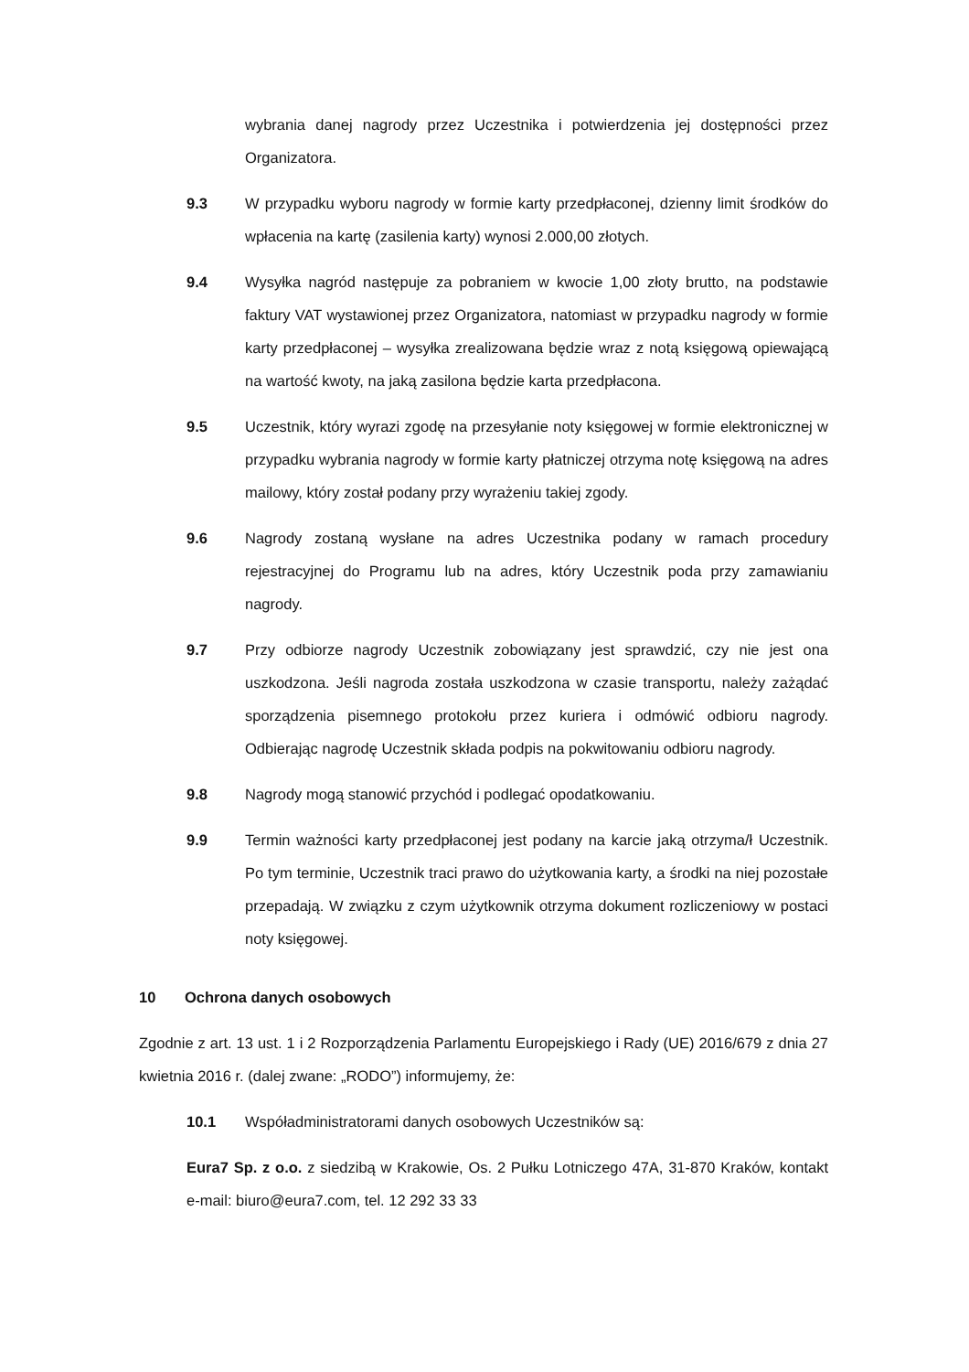wybrania danej nagrody przez Uczestnika i potwierdzenia jej dostępności przez Organizatora.
9.3 W przypadku wyboru nagrody w formie karty przedpłaconej, dzienny limit środków do wpłacenia na kartę (zasilenia karty) wynosi 2.000,00 złotych.
9.4 Wysyłka nagród następuje za pobraniem w kwocie 1,00 złoty brutto, na podstawie faktury VAT wystawionej przez Organizatora, natomiast w przypadku nagrody w formie karty przedpłaconej – wysyłka zrealizowana będzie wraz z notą księgową opiewającą na wartość kwoty, na jaką zasilona będzie karta przedpłacona.
9.5 Uczestnik, który wyrazi zgodę na przesyłanie noty księgowej w formie elektronicznej w przypadku wybrania nagrody w formie karty płatniczej otrzyma notę księgową na adres mailowy, który został podany przy wyrażeniu takiej zgody.
9.6 Nagrody zostaną wysłane na adres Uczestnika podany w ramach procedury rejestracyjnej do Programu lub na adres, który Uczestnik poda przy zamawianiu nagrody.
9.7 Przy odbiorze nagrody Uczestnik zobowiązany jest sprawdzić, czy nie jest ona uszkodzona. Jeśli nagroda została uszkodzona w czasie transportu, należy zażądać sporządzenia pisemnego protokołu przez kuriera i odmówić odbioru nagrody. Odbierając nagrodę Uczestnik składa podpis na pokwitowaniu odbioru nagrody.
9.8 Nagrody mogą stanowić przychód i podlegać opodatkowaniu.
9.9 Termin ważności karty przedpłaconej jest podany na karcie jaką otrzyma/ł Uczestnik. Po tym terminie, Uczestnik traci prawo do użytkowania karty, a środki na niej pozostałe przepadają. W związku z czym użytkownik otrzyma dokument rozliczeniowy w postaci noty księgowej.
10 Ochrona danych osobowych
Zgodnie z art. 13 ust. 1 i 2 Rozporządzenia Parlamentu Europejskiego i Rady (UE) 2016/679 z dnia 27 kwietnia 2016 r. (dalej zwane: „RODO”) informujemy, że:
10.1 Współadministratorami danych osobowych Uczestników są:
Eura7 Sp. z o.o. z siedzibą w Krakowie, Os. 2 Pułku Lotniczego 47A, 31-870 Kraków, kontakt e-mail: biuro@eura7.com, tel. 12 292 33 33